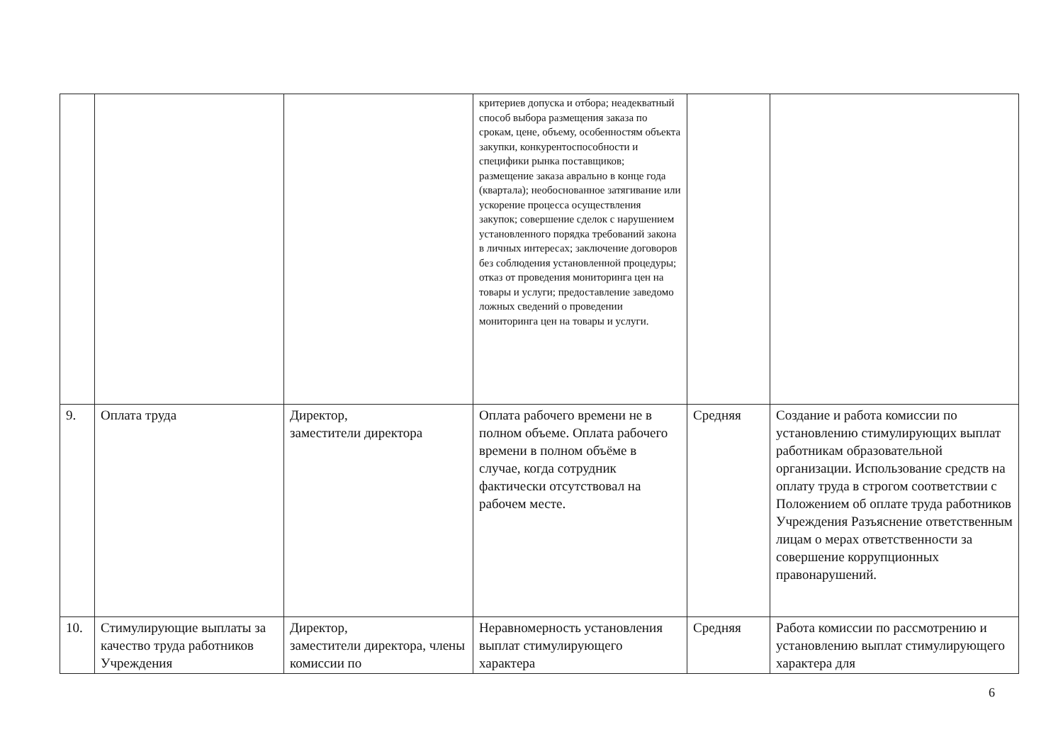| | | | критериев допуска и отбора; неадекватный способ выбора размещения заказа по срокам, цене, объему, особенностям объекта закупки, конкурентоспособности и специфики рынка поставщиков; размещение заказа аврально в конце года (квартала); необоснованное затягивание или ускорение процесса осуществления закупок; совершение сделок с нарушением установленного порядка требований закона в личных интересах; заключение договоров без соблюдения установленной процедуры; отказ от проведения мониторинга цен на товары и услуги; предоставление заведомо ложных сведений о проведении мониторинга цен на товары и услуги. | | |
| 9. | Оплата труда | Директор, заместители директора | Оплата рабочего времени не в полном объеме. Оплата рабочего времени в полном объёме в случае, когда сотрудник фактически отсутствовал на рабочем месте. | Средняя | Создание и работа комиссии по установлению стимулирующих выплат работникам образовательной организации. Использование средств на оплату труда в строгом соответствии с Положением об оплате труда работников Учреждения Разъяснение ответственным лицам о мерах ответственности за совершение коррупционных правонарушений. |
| 10. | Стимулирующие выплаты за качество труда работников Учреждения | Директор, заместители директора, члены комиссии по | Неравномерность установления выплат стимулирующего характера | Средняя | Работа комиссии по рассмотрению и установлению выплат стимулирующего характера для |
6